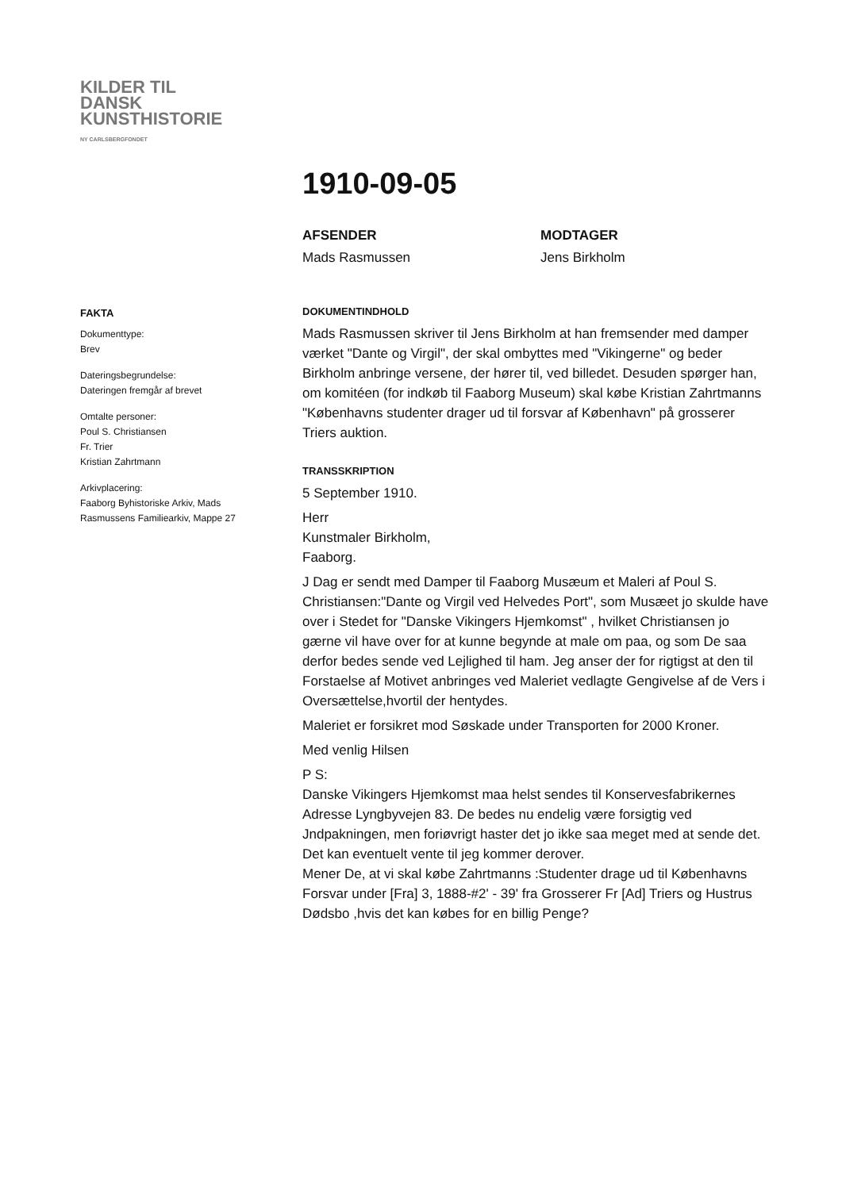KILDER TIL
DANSK
KUNSTHISTORIE
NY CARLSBERGFONDET
FAKTA
Dokumenttype:
Brev
Dateringsbegrundelse:
Dateringen fremgår af brevet
Omtalte personer:
Poul S. Christiansen
Fr. Trier
Kristian Zahrtmann
Arkivplacering:
Faaborg Byhistoriske Arkiv, Mads Rasmussens Familiearkiv, Mappe 27
1910-09-05
AFSENDER
Mads Rasmussen
MODTAGER
Jens Birkholm
DOKUMENTINDHOLD
Mads Rasmussen skriver til Jens Birkholm at han fremsender med damper værket "Dante og Virgil", der skal ombyttes med "Vikingerne" og beder Birkholm anbringe versene, der hører til, ved billedet. Desuden spørger han, om komitéen (for indkøb til Faaborg Museum) skal købe Kristian Zahrtmanns "Københavns studenter drager ud til forsvar af København" på grosserer Triers auktion.
TRANSSKRIPTION
5 September 1910.
Herr
Kunstmaler Birkholm,
Faaborg.
J Dag er sendt med Damper til Faaborg Musæum et Maleri af Poul S. Christiansen:"Dante og Virgil ved Helvedes Port", som Musæet jo skulde have over i Stedet for "Danske Vikingers Hjemkomst" , hvilket Christiansen jo gærne vil have over for at kunne begynde at male om paa, og som De saa derfor bedes sende ved Lejlighed til ham. Jeg anser der for rigtigst at den til Forstaelse af Motivet anbringes ved Maleriet vedlagte Gengivelse af de Vers i Oversættelse,hvortil der hentydes.
Maleriet er forsikret mod Søskade under Transporten for 2000 Kroner.
Med venlig Hilsen
P S:
Danske Vikingers Hjemkomst maa helst sendes til Konservesfabrikernes Adresse Lyngbyvejen 83. De bedes nu endelig være forsigtig ved Jndpakningen, men foriøvrigt haster det jo ikke saa meget med at sende det. Det kan eventuelt vente til jeg kommer derover.
Mener De, at vi skal købe Zahrtmanns :Studenter drage ud til Københavns Forsvar under [Fra] 3, 1888-#2' - 39' fra Grosserer Fr [Ad] Triers og Hustrus Dødsbo ,hvis det kan købes for en billig Penge?